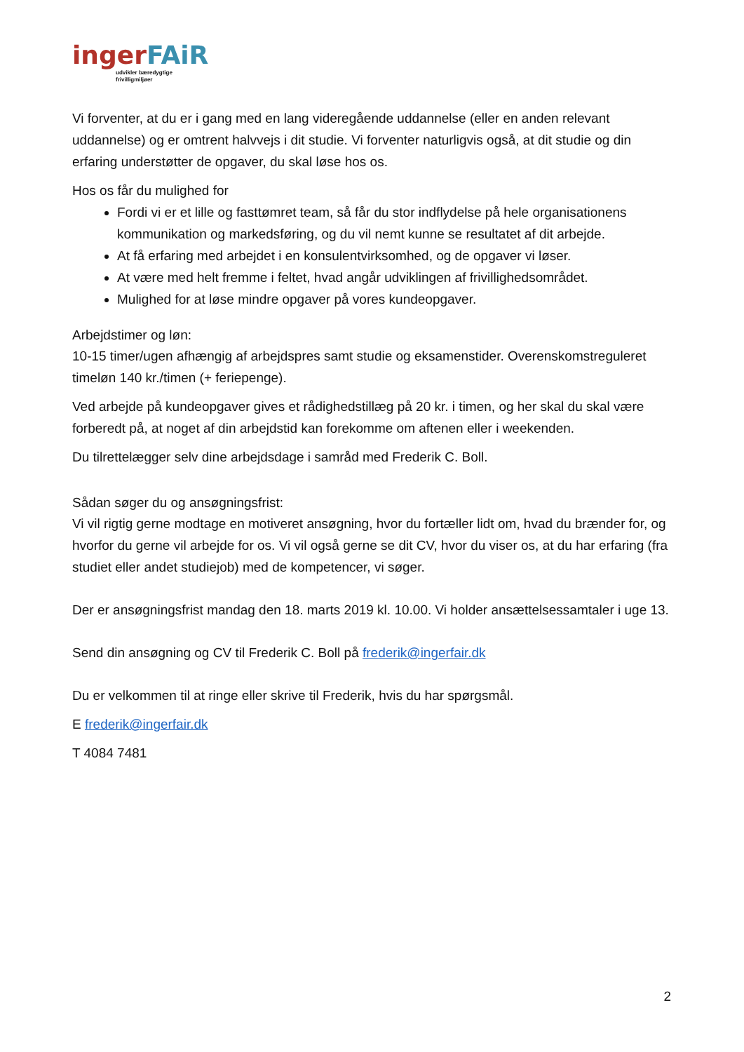inger FAiR
udvikler bæredygtige
frivilligmiljøer
Vi forventer, at du er i gang med en lang videregående uddannelse (eller en anden relevant uddannelse) og er omtrent halvvejs i dit studie. Vi forventer naturligvis også, at dit studie og din erfaring understøtter de opgaver, du skal løse hos os.
Hos os får du mulighed for
Fordi vi er et lille og fasttømret team, så får du stor indflydelse på hele organisationens kommunikation og markedsføring, og du vil nemt kunne se resultatet af dit arbejde.
At få erfaring med arbejdet i en konsulentvirksomhed, og de opgaver vi løser.
At være med helt fremme i feltet, hvad angår udviklingen af frivillighedsområdet.
Mulighed for at løse mindre opgaver på vores kundeopgaver.
Arbejdstimer og løn:
10-15 timer/ugen afhængig af arbejdspres samt studie og eksamenstider. Overenskomstreguleret timeløn 140 kr./timen (+ feriepenge).
Ved arbejde på kundeopgaver gives et rådighedstillæg på 20 kr. i timen, og her skal du skal være forberedt på, at noget af din arbejdstid kan forekomme om aftenen eller i weekenden.
Du tilrettelægger selv dine arbejdsdage i samråd med Frederik C. Boll.
Sådan søger du og ansøgningsfrist:
Vi vil rigtig gerne modtage en motiveret ansøgning, hvor du fortæller lidt om, hvad du brænder for, og hvorfor du gerne vil arbejde for os. Vi vil også gerne se dit CV, hvor du viser os, at du har erfaring (fra studiet eller andet studiejob) med de kompetencer, vi søger.
Der er ansøgningsfrist mandag den 18. marts 2019 kl. 10.00. Vi holder ansættelsessamtaler i uge 13.
Send din ansøgning og CV til Frederik C. Boll på frederik@ingerfair.dk
Du er velkommen til at ringe eller skrive til Frederik, hvis du har spørgsmål.
E frederik@ingerfair.dk
T 4084 7481
2